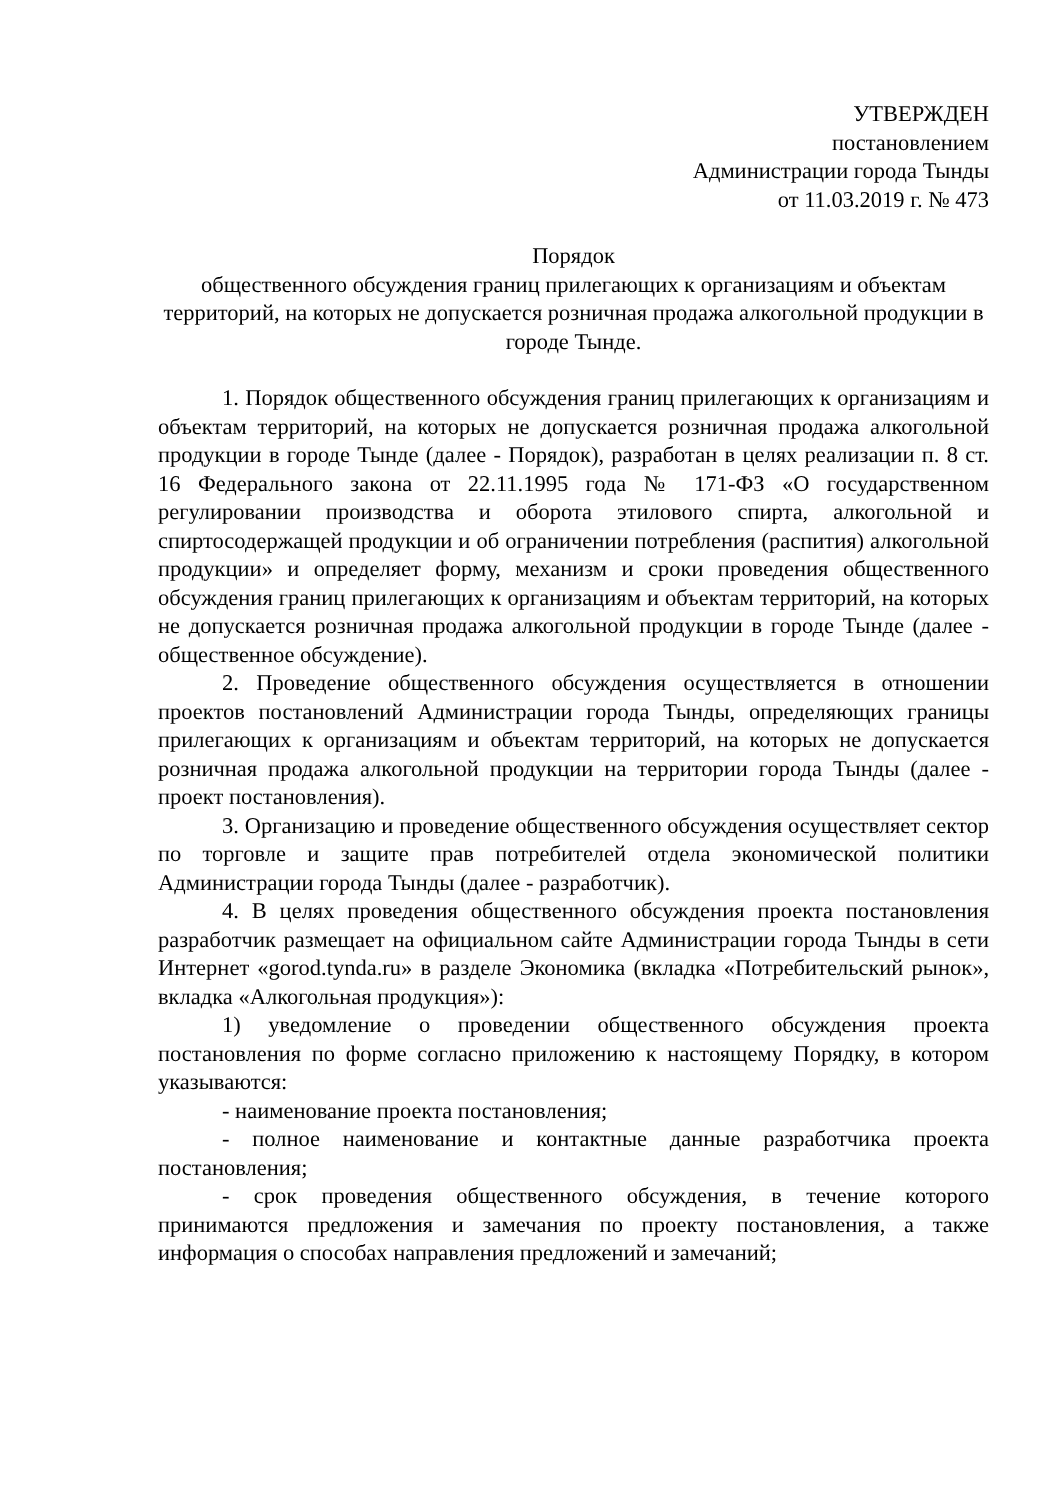УТВЕРЖДЕН
постановлением
Администрации города Тынды
от 11.03.2019 г. № 473
Порядок
общественного обсуждения границ прилегающих к организациям и объектам территорий, на которых не допускается розничная продажа алкогольной продукции в городе Тынде.
1. Порядок общественного обсуждения границ прилегающих к организациям и объектам территорий, на которых не допускается розничная продажа алкогольной продукции в городе Тынде (далее - Порядок), разработан в целях реализации п. 8 ст. 16 Федерального закона от 22.11.1995 года № 171-ФЗ «О государственном регулировании производства и оборота этилового спирта, алкогольной и спиртосодержащей продукции и об ограничении потребления (распития) алкогольной продукции» и определяет форму, механизм и сроки проведения общественного обсуждения границ прилегающих к организациям и объектам территорий, на которых не допускается розничная продажа алкогольной продукции в городе Тынде (далее - общественное обсуждение).
2. Проведение общественного обсуждения осуществляется в отношении проектов постановлений Администрации города Тынды, определяющих границы прилегающих к организациям и объектам территорий, на которых не допускается розничная продажа алкогольной продукции на территории города Тынды (далее - проект постановления).
3. Организацию и проведение общественного обсуждения осуществляет сектор по торговле и защите прав потребителей отдела экономической политики Администрации города Тынды (далее - разработчик).
4. В целях проведения общественного обсуждения проекта постановления разработчик размещает на официальном сайте Администрации города Тынды в сети Интернет «gorod.tynda.ru» в разделе Экономика (вкладка «Потребительский рынок», вкладка «Алкогольная продукция»):
1) уведомление о проведении общественного обсуждения проекта постановления по форме согласно приложению к настоящему Порядку, в котором указываются:
- наименование проекта постановления;
- полное наименование и контактные данные разработчика проекта постановления;
- срок проведения общественного обсуждения, в течение которого принимаются предложения и замечания по проекту постановления, а также информация о способах направления предложений и замечаний;